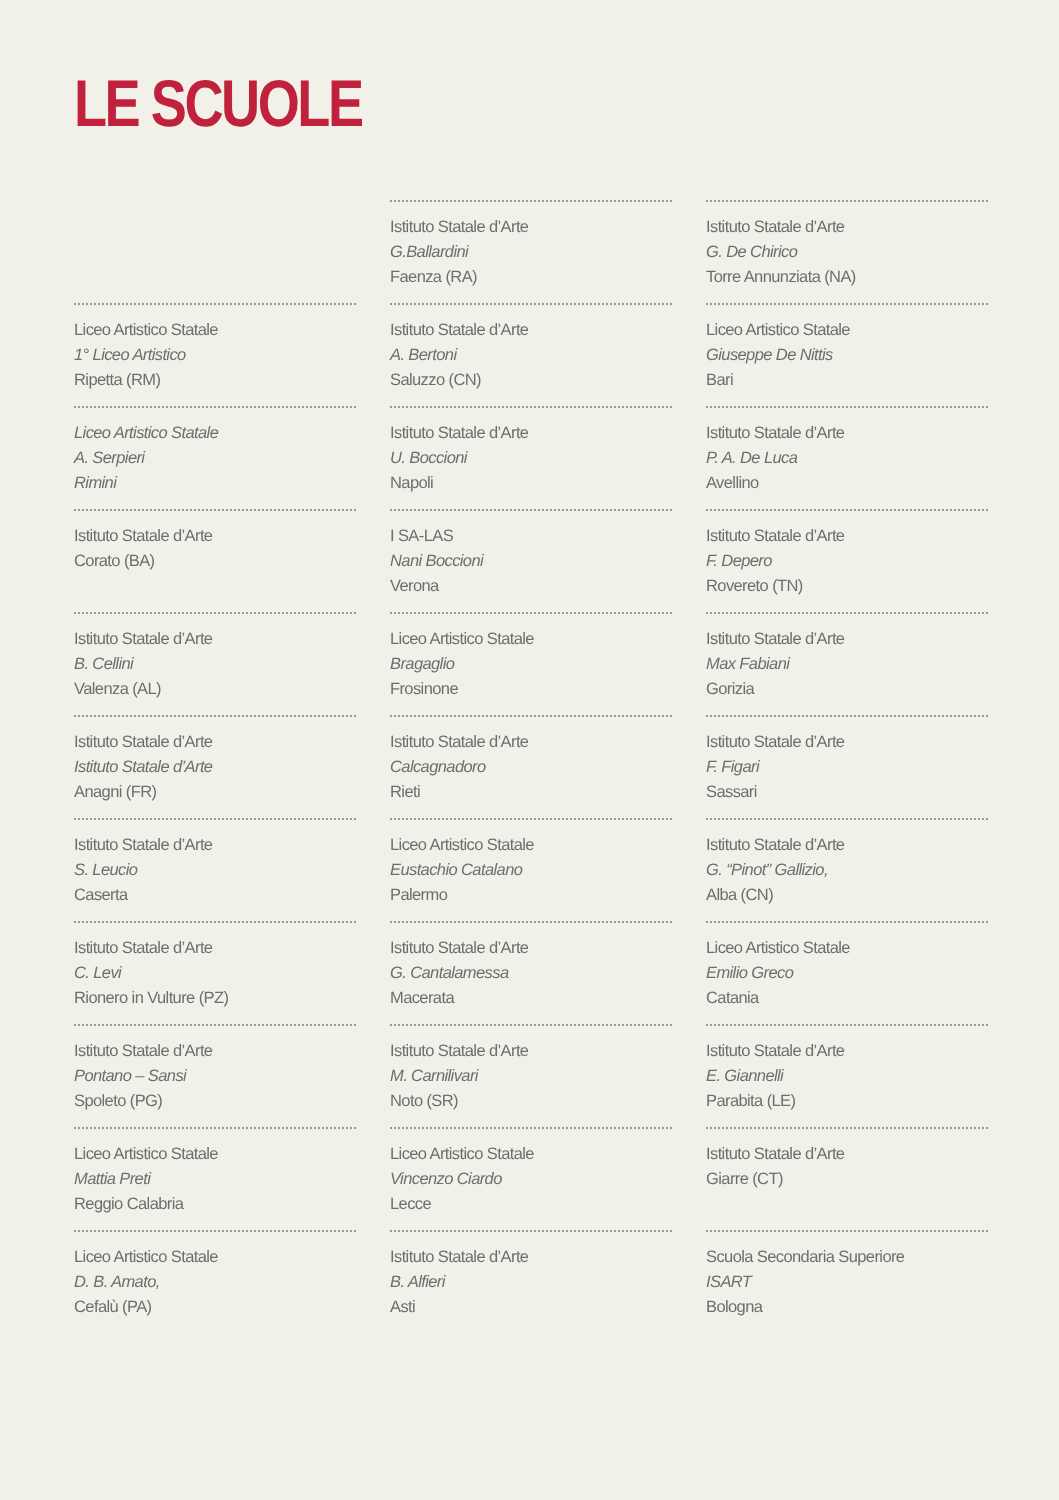LE SCUOLE
Liceo Artistico Statale
1° Liceo Artistico
Ripetta (RM)
Liceo Artistico Statale
A. Serpieri
Rimini
Istituto Statale d’Arte
Corato (BA)
Istituto Statale d’Arte
B. Cellini
Valenza (AL)
Istituto Statale d’Arte
Istituto Statale d’Arte
Anagni (FR)
Istituto Statale d’Arte
S. Leucio
Caserta
Istituto Statale d’Arte
C. Levi
Rionero in Vulture (PZ)
Istituto Statale d’Arte
Pontano – Sansi
Spoleto (PG)
Liceo Artistico Statale
Mattia Preti
Reggio Calabria
Liceo Artistico Statale
D. B. Amato,
Cefalù (PA)
Istituto Statale d’Arte
G.Ballardini
Faenza (RA)
Istituto Statale d’Arte
A. Bertoni
Saluzzo (CN)
Istituto Statale d’Arte
U. Boccioni
Napoli
I SA-LAS
Nani Boccioni
Verona
Liceo Artistico Statale
Bragaglio
Frosinone
Istituto Statale d’Arte
Calcagnadoro
Rieti
Liceo Artistico Statale
Eustachio Catalano
Palermo
Istituto Statale d’Arte
G. Cantalamessa
Macerata
Istituto Statale d’Arte
M. Carnilivari
Noto (SR)
Liceo Artistico Statale
Vincenzo Ciardo
Lecce
Istituto Statale d’Arte
B. Alfieri
Asti
Istituto Statale d’Arte
G. De Chirico
Torre Annunziata (NA)
Liceo Artistico Statale
Giuseppe De Nittis
Bari
Istituto Statale d’Arte
P. A. De Luca
Avellino
Istituto Statale d’Arte
F. Depero
Rovereto (TN)
Istituto Statale d’Arte
Max Fabiani
Gorizia
Istituto Statale d’Arte
F. Figari
Sassari
Istituto Statale d’Arte
G. “Pinot” Gallizio,
Alba (CN)
Liceo Artistico Statale
Emilio Greco
Catania
Istituto Statale d’Arte
E. Giannelli
Parabita (LE)
Istituto Statale d’Arte
Giarre (CT)
Scuola Secondaria Superiore
ISART
Bologna